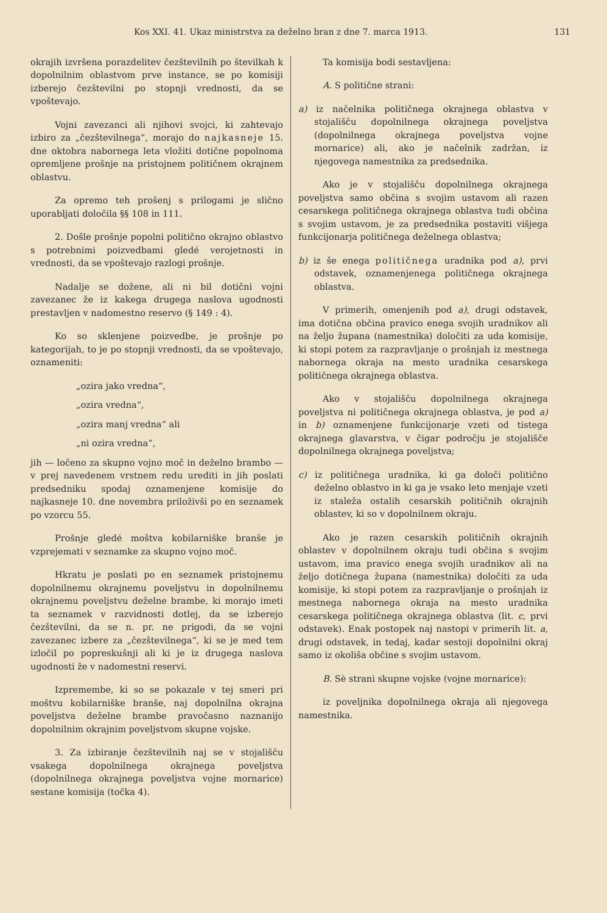Kos XXI. 41. Ukaz ministrstva za deželno bran z dne 7. marca 1913. 131
okrajih izvršena porazdelitev čezštevilnih po številkah k dopolnilnim oblastvom prve instance, se po komisiji izberejo čezštevilni po stopnji vrednosti, da se vpoštevajo.
Vojni zavezanci ali njihovi svojci, ki zahtevajo izbiro za „čezštevilnega“, morajo do najkasneje 15. dne oktobra nabornega leta vložiti dotične popolnoma opremljene prošnje na pristojnem političnem okrajnem oblastvu.
Za opremo teh prošenj s prilogami je slično uporabljati določila §§ 108 in 111.
2. Došle prošnje popolni politično okrajno oblastvo s potrebnimi poizvedbami gledé verojetnosti in vrednosti, da se vpoštevajo razlogi prošnje.
Nadalje se dožene, ali ni bil dotični vojni zavezanec že iz kakega drugega naslova ugodnosti prestavljen v nadomestno reservo (§ 149 : 4).
Ko so sklenjene poizvedbe, je prošnje po kategorijah, to je po stopnji vrednosti, da se vpoštevajo, oznameniti:
„ozira jako vredna“,
„ozira vredna“,
„ozira manj vredna“ ali
„ni ozira vredna“,
jih — ločeno za skupno vojno moč in deželno brambo — v prej navedenem vrstnem redu urediti in jih poslati predsedniku spodaj oznamenjene komisije do najkasneje 10. dne novembra priloživši po en seznamek po vzorcu 55.
Prošnje gledé moštva kobilarniške branše je vzprejemati v seznamke za skupno vojno moč.
Hkratu je poslati po en seznamek pristojnemu dopolnilnemu okrajnemu poveljstvu in dopolnilnemu okrajnemu poveljstvu deželne brambe, ki morajo imeti ta seznamek v razvidnosti dotlej, da se izberejo čezštevilni, da se n. pr. ne prigodi, da se vojni zavezanec izbere za „čezštevilnega“, ki se je med tem izločil po popreskušnji ali ki je iz drugega naslova ugodnosti že v nadomestni reservi.
Izpremembe, ki so se pokazale v tej smeri pri moštvu kobilarniške branše, naj dopolnilna okrajna poveljstva deželne brambe pravočasno naznanijo dopolnilnim okrajnim poveljstvom skupne vojske.
3. Za izbiranje čezštevilnih naj se v stojališču vsakega dopolnilnega okrajnega poveljstva (dopolnilnega okrajnega poveljstva vojne mornarice) sestane komisija (točka 4).
Ta komisija bodi sestavljena:
A. S politične strani:
a) iz načelnika političnega okrajnega oblastva v stojališču dopolnilnega okrajnega poveljstva (dopolnilnega okrajnega poveljstva vojne mornarice) ali, ako je načelnik zadržan, iz njegovega namestnika za predsednika.
Ako je v stojališču dopolnilnega okrajnega poveljstva samo občina s svojim ustavom ali razen cesarskega političnega okrajnega oblastva tudi občina s svojim ustavom, je za predsednika postaviti višjega funkcijonarja političnega deželnega oblastva;
b) iz še enega političnega uradnika pod a), prvi odstavek, oznamenjenega političnega okrajnega oblastva.
V primerih, omenjenih pod a), drugi odstavek, ima dotična občina pravico enega svojih uradnikov ali na željo župana (namestnika) določiti za uda komisije, ki stopi potem za razpravljanje o prošnjah iz mestnega nabornega okraja na mesto uradnika cesarskega političnega okrajnega oblastva.
Ako v stojališču dopolnilnega okrajnega poveljstva ni političnega okrajnega oblastva, je pod a) in b) oznamenjene funkcijonarje vzeti od tistega okrajnega glavarstva, v čigar področju je stojališče dopolnilnega okrajnega poveljstva;
c) iz političnega uradnika, ki ga določi politično deželno oblastvo in ki ga je vsako leto menjaje vzeti iz staleža ostalih cesarskih političnih okrajnih oblastev, ki so v dopolnilnem okraju.
Ako je razen cesarskih političnih okrajnih oblastev v dopolnilnem okraju tudi občina s svojim ustavom, ima pravico enega svojih uradnikov ali na željo dotičnega župana (namestnika) določiti za uda komisije, ki stopi potem za razpravljanje o prošnjah iz mestnega nabornega okraja na mesto uradnika cesarskega političnega okrajnega oblastva (lit. c, prvi odstavek). Enak postopek naj nastopi v primerih lit. a, drugi odstavek, in tedaj, kadar sestoji dopolnilni okraj samo iz okoliša občine s svojim ustavom.
B. Sè strani skupne vojske (vojne mornarice):
iz poveljnika dopolnilnega okraja ali njegovega namestnika.